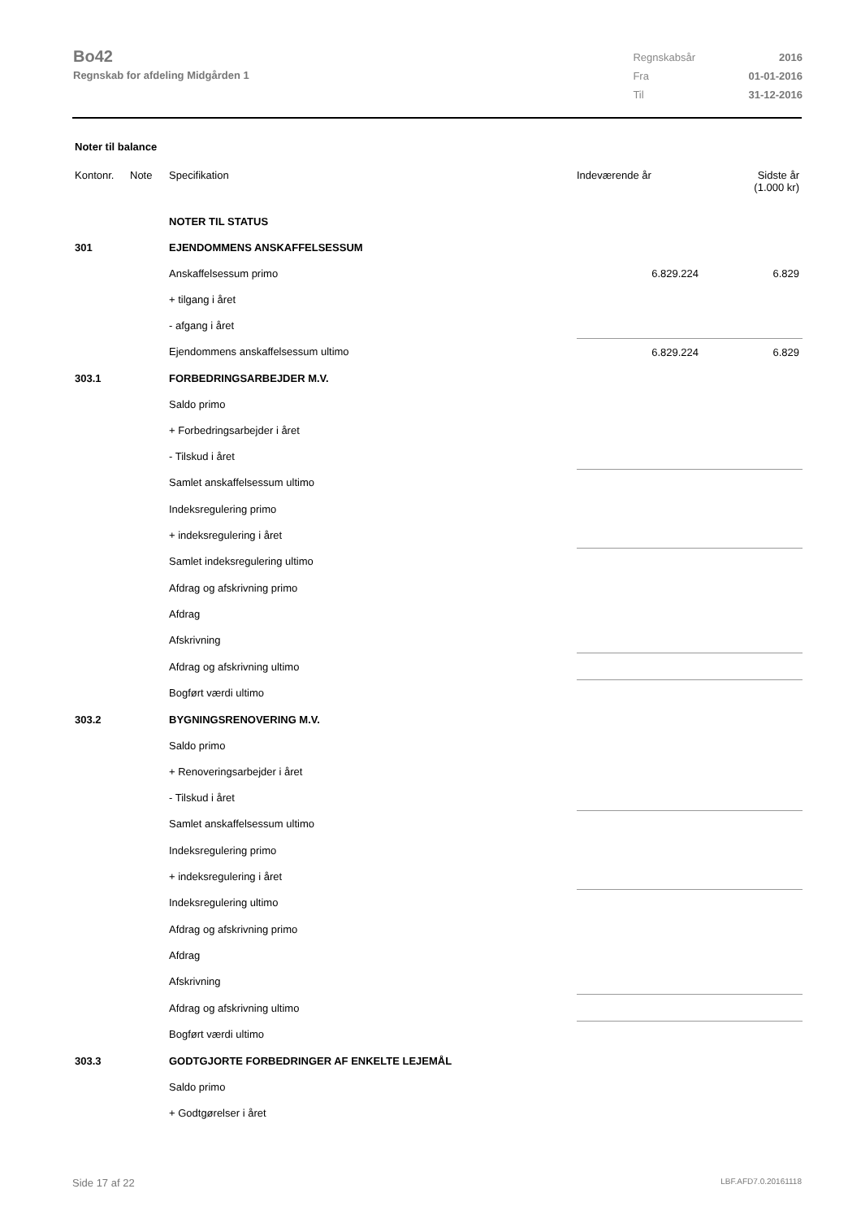Bo42
Regnskab for afdeling Midgården 1
| Regnskabsår | 2016 |
| Fra | 01-01-2016 |
| Til | 31-12-2016 |
Noter til balance
| Kontonr. | Note | Specifikation | Indeværende år | Sidste år (1.000 kr) |
| --- | --- | --- | --- | --- |
| | | NOTER TIL STATUS | | |
| 301 | | EJENDOMMENS ANSKAFFELSESSUM | | |
| | | Anskaffelsessum primo | 6.829.224 | 6.829 |
| | | + tilgang i året | | |
| | | - afgang i året | | |
| | | Ejendommens anskaffelsessum ultimo | 6.829.224 | 6.829 |
| 303.1 | | FORBEDRINGSARBEJDER M.V. | | |
| | | Saldo primo | | |
| | | + Forbedringsarbejder i året | | |
| | | - Tilskud i året | | |
| | | Samlet anskaffelsessum ultimo | | |
| | | Indeksregulering primo | | |
| | | + indeksregulering i året | | |
| | | Samlet indeksregulering ultimo | | |
| | | Afdrag og afskrivning primo | | |
| | | Afdrag | | |
| | | Afskrivning | | |
| | | Afdrag og afskrivning ultimo | | |
| | | Bogført værdi ultimo | | |
| 303.2 | | BYGNINGSRENOVERING M.V. | | |
| | | Saldo primo | | |
| | | + Renoveringsarbejder i året | | |
| | | - Tilskud i året | | |
| | | Samlet anskaffelsessum ultimo | | |
| | | Indeksregulering primo | | |
| | | + indeksregulering i året | | |
| | | Indeksregulering ultimo | | |
| | | Afdrag og afskrivning primo | | |
| | | Afdrag | | |
| | | Afskrivning | | |
| | | Afdrag og afskrivning ultimo | | |
| | | Bogført værdi ultimo | | |
| 303.3 | | GODTGJORTE FORBEDRINGER AF ENKELTE LEJEMÅL | | |
| | | Saldo primo | | |
| | | + Godtgørelser i året | | |
Side 17 af 22 LBF.AFD7.0.20161118